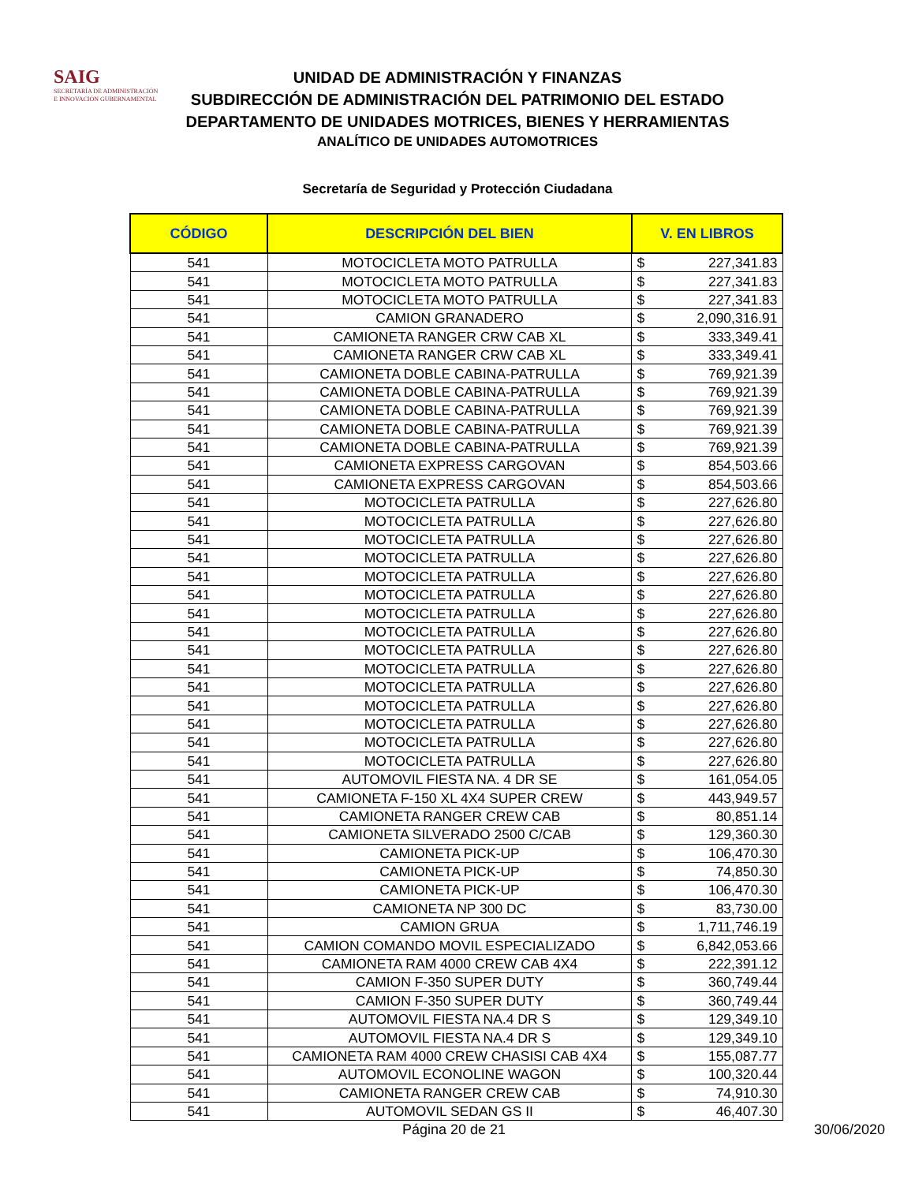SAIG
SECRETARÍA DE ADMINISTRACIÓN
E INNOVACIÓN GUBERNAMENTAL
UNIDAD DE ADMINISTRACIÓN Y FINANZAS
SUBDIRECCIÓN DE ADMINISTRACIÓN DEL PATRIMONIO DEL ESTADO
DEPARTAMENTO DE UNIDADES MOTRICES, BIENES Y HERRAMIENTAS
ANALÍTICO DE UNIDADES AUTOMOTRICES
Secretaría de Seguridad y Protección Ciudadana
| CÓDIGO | DESCRIPCIÓN DEL BIEN | V. EN LIBROS | |
| --- | --- | --- | --- |
| 541 | MOTOCICLETA MOTO PATRULLA | $ | 227,341.83 |
| 541 | MOTOCICLETA MOTO PATRULLA | $ | 227,341.83 |
| 541 | MOTOCICLETA MOTO PATRULLA | $ | 227,341.83 |
| 541 | CAMION GRANADERO | $ | 2,090,316.91 |
| 541 | CAMIONETA RANGER CRW CAB XL | $ | 333,349.41 |
| 541 | CAMIONETA RANGER CRW CAB XL | $ | 333,349.41 |
| 541 | CAMIONETA DOBLE CABINA-PATRULLA | $ | 769,921.39 |
| 541 | CAMIONETA DOBLE CABINA-PATRULLA | $ | 769,921.39 |
| 541 | CAMIONETA DOBLE CABINA-PATRULLA | $ | 769,921.39 |
| 541 | CAMIONETA DOBLE CABINA-PATRULLA | $ | 769,921.39 |
| 541 | CAMIONETA DOBLE CABINA-PATRULLA | $ | 769,921.39 |
| 541 | CAMIONETA EXPRESS CARGOVAN | $ | 854,503.66 |
| 541 | CAMIONETA EXPRESS CARGOVAN | $ | 854,503.66 |
| 541 | MOTOCICLETA PATRULLA | $ | 227,626.80 |
| 541 | MOTOCICLETA PATRULLA | $ | 227,626.80 |
| 541 | MOTOCICLETA PATRULLA | $ | 227,626.80 |
| 541 | MOTOCICLETA PATRULLA | $ | 227,626.80 |
| 541 | MOTOCICLETA PATRULLA | $ | 227,626.80 |
| 541 | MOTOCICLETA PATRULLA | $ | 227,626.80 |
| 541 | MOTOCICLETA PATRULLA | $ | 227,626.80 |
| 541 | MOTOCICLETA PATRULLA | $ | 227,626.80 |
| 541 | MOTOCICLETA PATRULLA | $ | 227,626.80 |
| 541 | MOTOCICLETA PATRULLA | $ | 227,626.80 |
| 541 | MOTOCICLETA PATRULLA | $ | 227,626.80 |
| 541 | MOTOCICLETA PATRULLA | $ | 227,626.80 |
| 541 | MOTOCICLETA PATRULLA | $ | 227,626.80 |
| 541 | MOTOCICLETA PATRULLA | $ | 227,626.80 |
| 541 | MOTOCICLETA PATRULLA | $ | 227,626.80 |
| 541 | AUTOMOVIL FIESTA NA. 4 DR SE | $ | 161,054.05 |
| 541 | CAMIONETA F-150 XL 4X4 SUPER CREW | $ | 443,949.57 |
| 541 | CAMIONETA RANGER CREW CAB | $ | 80,851.14 |
| 541 | CAMIONETA SILVERADO 2500 C/CAB | $ | 129,360.30 |
| 541 | CAMIONETA PICK-UP | $ | 106,470.30 |
| 541 | CAMIONETA PICK-UP | $ | 74,850.30 |
| 541 | CAMIONETA PICK-UP | $ | 106,470.30 |
| 541 | CAMIONETA NP 300 DC | $ | 83,730.00 |
| 541 | CAMION GRUA | $ | 1,711,746.19 |
| 541 | CAMION COMANDO MOVIL ESPECIALIZADO | $ | 6,842,053.66 |
| 541 | CAMIONETA RAM 4000 CREW CAB 4X4 | $ | 222,391.12 |
| 541 | CAMION F-350 SUPER DUTY | $ | 360,749.44 |
| 541 | CAMION F-350 SUPER DUTY | $ | 360,749.44 |
| 541 | AUTOMOVIL FIESTA NA.4 DR S | $ | 129,349.10 |
| 541 | AUTOMOVIL FIESTA NA.4 DR S | $ | 129,349.10 |
| 541 | CAMIONETA RAM 4000 CREW CHASISI CAB 4X4 | $ | 155,087.77 |
| 541 | AUTOMOVIL ECONOLINE WAGON | $ | 100,320.44 |
| 541 | CAMIONETA RANGER CREW CAB | $ | 74,910.30 |
| 541 | AUTOMOVIL SEDAN GS II | $ | 46,407.30 |
Página 20 de 21 30/06/2020